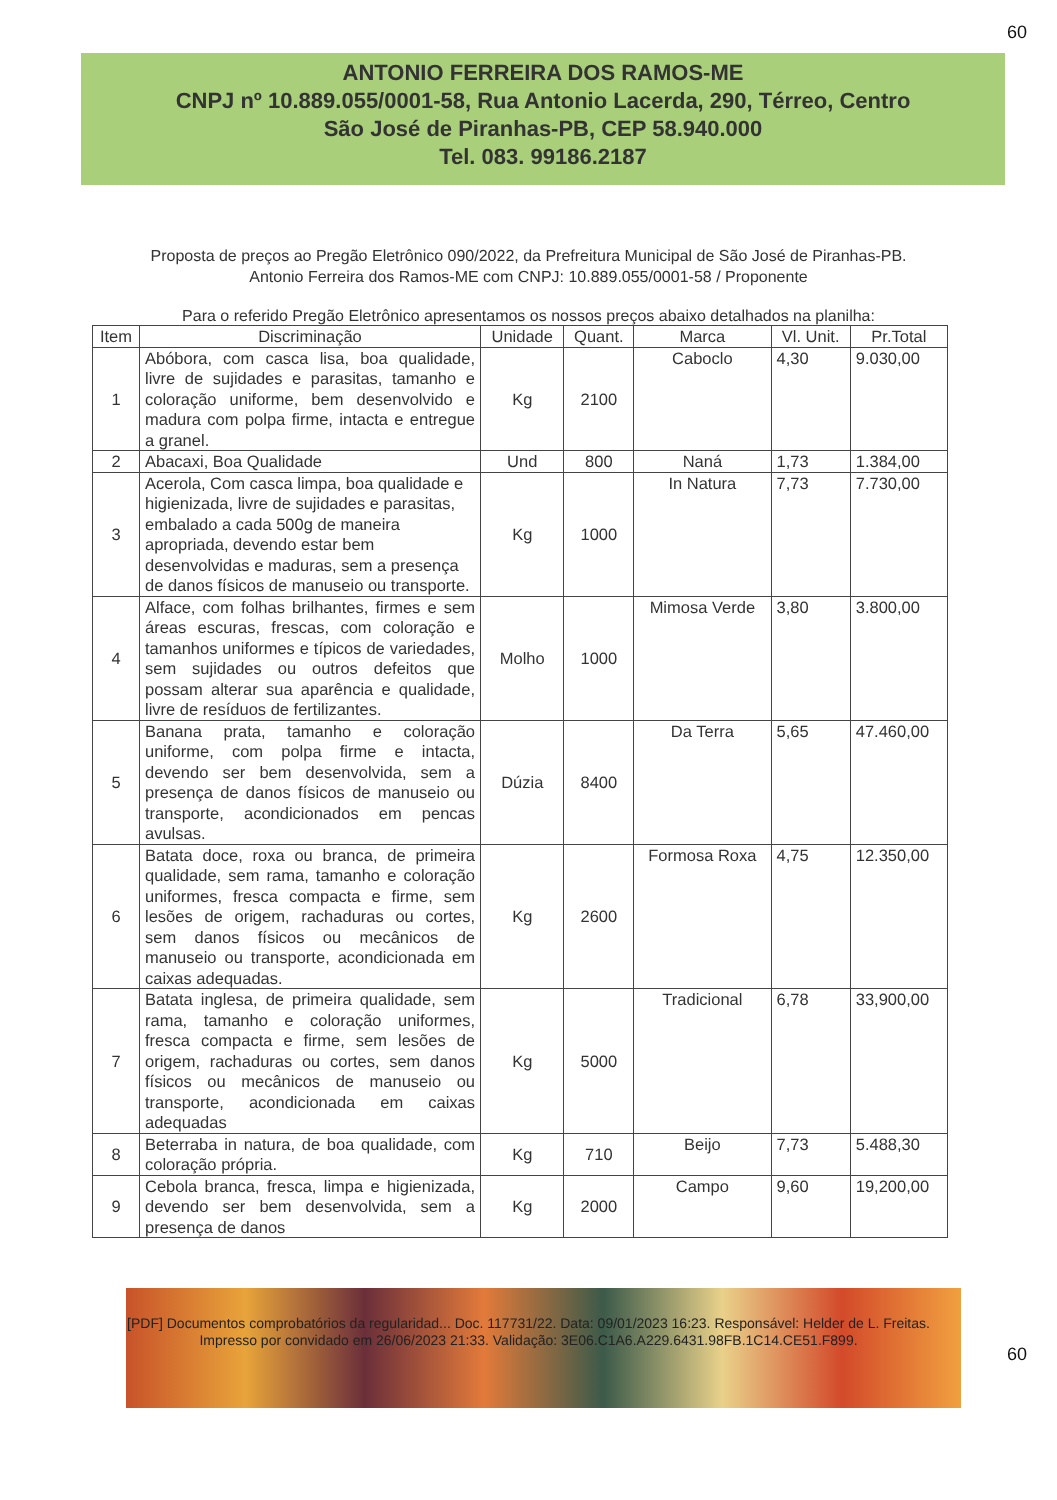60
ANTONIO FERREIRA DOS RAMOS-ME
CNPJ nº 10.889.055/0001-58, Rua Antonio Lacerda, 290, Térreo, Centro
São José de Piranhas-PB, CEP 58.940.000
Tel. 083. 99186.2187
Proposta de preços ao Pregão Eletrônico 090/2022, da Prefreitura Municipal de São José de Piranhas-PB.
Antonio Ferreira dos Ramos-ME com CNPJ: 10.889.055/0001-58 / Proponente
Para o referido Pregão Eletrônico apresentamos os nossos preços abaixo detalhados na planilha:
| Item | Discriminação | Unidade | Quant. | Marca | Vl. Unit. | Pr.Total |
| --- | --- | --- | --- | --- | --- | --- |
| 1 | Abóbora, com casca lisa, boa qualidade, livre de sujidades e parasitas, tamanho e coloração uniforme, bem desenvolvido e madura com polpa firme, intacta e entregue a granel. | Kg | 2100 | Caboclo | 4,30 | 9.030,00 |
| 2 | Abacaxi, Boa Qualidade | Und | 800 | Naná | 1,73 | 1.384,00 |
| 3 | Acerola, Com casca limpa, boa qualidade e higienizada, livre de sujidades e parasitas, embalado a cada 500g de maneira apropriada, devendo estar bem desenvolvidas e maduras, sem a presença de danos físicos de manuseio ou transporte. | Kg | 1000 | In Natura | 7,73 | 7.730,00 |
| 4 | Alface, com folhas brilhantes, firmes e sem áreas escuras, frescas, com coloração e tamanhos uniformes e típicos de variedades, sem sujidades ou outros defeitos que possam alterar sua aparência e qualidade, livre de resíduos de fertilizantes. | Molho | 1000 | Mimosa Verde | 3,80 | 3.800,00 |
| 5 | Banana prata, tamanho e coloração uniforme, com polpa firme e intacta, devendo ser bem desenvolvida, sem a presença de danos físicos de manuseio ou transporte, acondicionados em pencas avulsas. | Dúzia | 8400 | Da Terra | 5,65 | 47.460,00 |
| 6 | Batata doce, roxa ou branca, de primeira qualidade, sem rama, tamanho e coloração uniformes, fresca compacta e firme, sem lesões de origem, rachaduras ou cortes, sem danos físicos ou mecânicos de manuseio ou transporte, acondicionada em caixas adequadas. | Kg | 2600 | Formosa Roxa | 4,75 | 12.350,00 |
| 7 | Batata inglesa, de primeira qualidade, sem rama, tamanho e coloração uniformes, fresca compacta e firme, sem lesões de origem, rachaduras ou cortes, sem danos físicos ou mecânicos de manuseio ou transporte, acondicionada em caixas adequadas | Kg | 5000 | Tradicional | 6,78 | 33,900,00 |
| 8 | Beterraba in natura, de boa qualidade, com coloração própria. | Kg | 710 | Beijo | 7,73 | 5.488,30 |
| 9 | Cebola branca, fresca, limpa e higienizada, devendo ser bem desenvolvida, sem a presença de danos | Kg | 2000 | Campo | 9,60 | 19,200,00 |
60
[PDF] Documentos comprobatórios da regularidad... Doc. 117731/22. Data: 09/01/2023 16:23. Responsável: Helder de L. Freitas.
Impresso por convidado em 26/06/2023 21:33. Validação: 3E06.C1A6.A229.6431.98FB.1C14.CE51.F899.